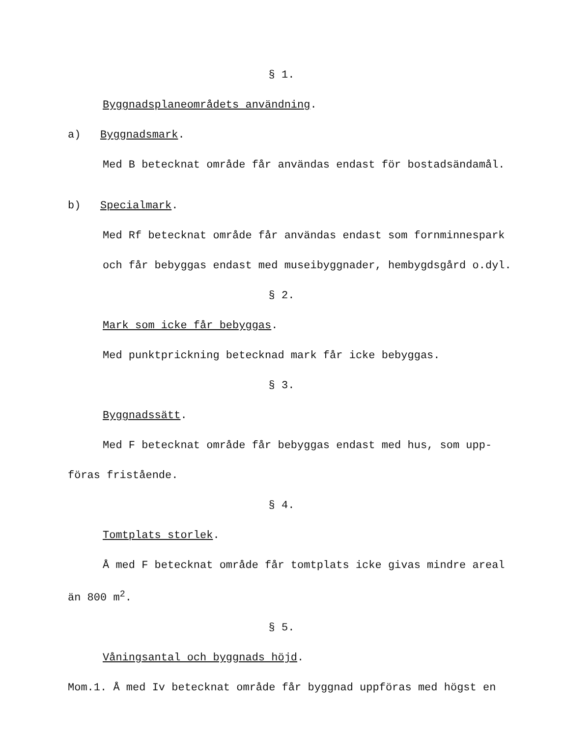§ 1.
Byggnadsplaneområdets användning.
a) Byggnadsmark.
Med B betecknat område får användas endast för bostadsändamål.
b) Specialmark.
Med Rf betecknat område får användas endast som fornminnespark
och får bebyggas endast med museibyggnader, hembygdsgård o.dyl.
§ 2.
Mark som icke får bebyggas.
Med punktprickning betecknad mark får icke bebyggas.
§ 3.
Byggnadssätt.
Med F betecknat område får bebyggas endast med hus, som upp-
föras fristående.
§ 4.
Tomtplats storlek.
Å med F betecknat område får tomtplats icke givas mindre areal
än 800 m<sup>2</sup>.
§ 5.
Våningsantal och byggnads höjd.
Mom.1. Å med Iv betecknat område får byggnad uppföras med högst en